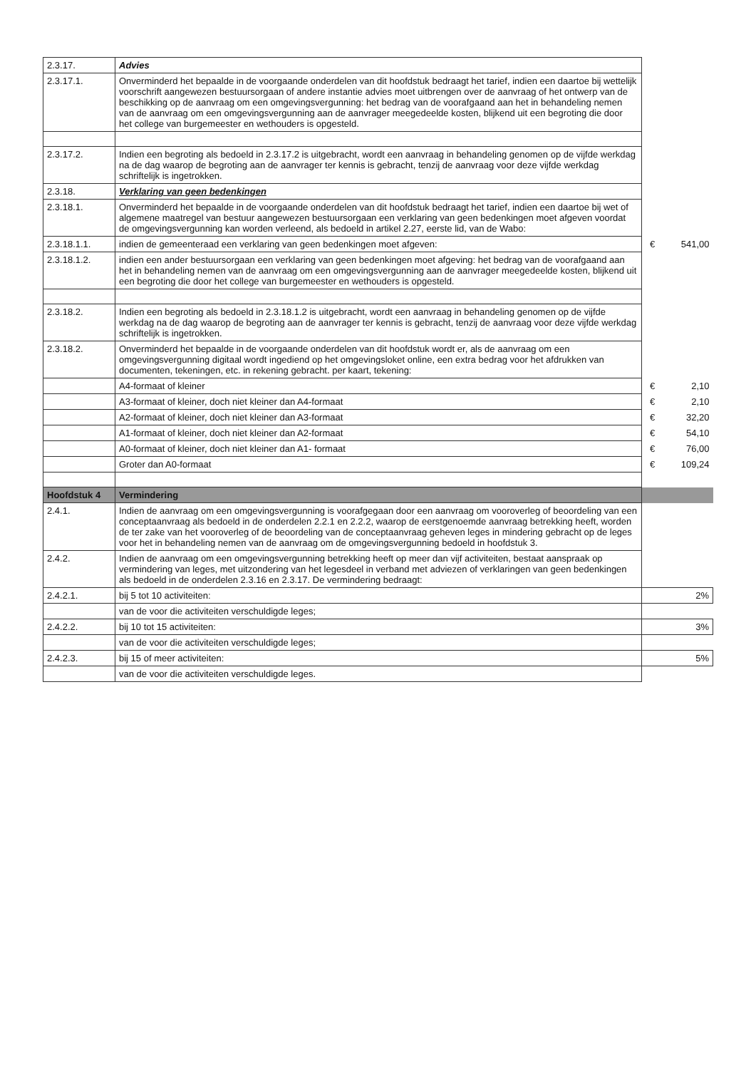| 2.3.17. | Advies | | |
| 2.3.17.1. | Onverminderd het bepaalde in de voorgaande onderdelen van dit hoofdstuk bedraagt het tarief, indien een daartoe bij wettelijk voorschrift aangewezen bestuursorgaan of andere instantie advies moet uitbrengen over de aanvraag of het ontwerp van de beschikking op de aanvraag om een omgevingsvergunning: het bedrag van de voorafgaand aan het in behandeling nemen van de aanvraag om een omgevingsvergunning aan de aanvrager meegedeelde kosten, blijkend uit een begroting die door het college van burgemeester en wethouders is opgesteld. | | |
| 2.3.17.2. | Indien een begroting als bedoeld in 2.3.17.2 is uitgebracht, wordt een aanvraag in behandeling genomen op de vijfde werkdag na de dag waarop de begroting aan de aanvrager ter kennis is gebracht, tenzij de aanvraag voor deze vijfde werkdag schriftelijk is ingetrokken. | | |
| 2.3.18. | Verklaring van geen bedenkingen | | |
| 2.3.18.1. | Onverminderd het bepaalde in de voorgaande onderdelen van dit hoofdstuk bedraagt het tarief, indien een daartoe bij wet of algemene maatregel van bestuur aangewezen bestuursorgaan een verklaring van geen bedenkingen moet afgeven voordat de omgevingsvergunning kan worden verleend, als bedoeld in artikel 2.27, eerste lid, van de Wabo: | | |
| 2.3.18.1.1. | indien de gemeenteraad een verklaring van geen bedenkingen moet afgeven: | € | 541,00 |
| 2.3.18.1.2. | indien een ander bestuursorgaan een verklaring van geen bedenkingen moet afgeving: het bedrag van de voorafgaand aan het in behandeling nemen van de aanvraag om een omgevingsvergunning aan de aanvrager meegedeelde kosten, blijkend uit een begroting die door het college van burgemeester en wethouders is opgesteld. | | |
| 2.3.18.2. | Indien een begroting als bedoeld in 2.3.18.1.2 is uitgebracht, wordt een aanvraag in behandeling genomen op de vijfde werkdag na de dag waarop de begroting aan de aanvrager ter kennis is gebracht, tenzij de aanvraag voor deze vijfde werkdag schriftelijk is ingetrokken. | | |
| 2.3.18.2. | Onverminderd het bepaalde in de voorgaande onderdelen van dit hoofdstuk wordt er, als de aanvraag om een omgevingsvergunning digitaal wordt ingediend op het omgevingsloket online, een extra bedrag voor het afdrukken van documenten, tekeningen, etc. in rekening gebracht. per kaart, tekening: | | |
| | A4-formaat of kleiner | € | 2,10 |
| | A3-formaat of kleiner, doch niet kleiner dan A4-formaat | € | 2,10 |
| | A2-formaat of kleiner, doch niet kleiner dan A3-formaat | € | 32,20 |
| | A1-formaat of kleiner, doch niet kleiner dan A2-formaat | € | 54,10 |
| | A0-formaat of kleiner, doch niet kleiner dan A1- formaat | € | 76,00 |
| | Groter dan A0-formaat | € | 109,24 |
| Hoofdstuk 4 | Vermindering | | |
| 2.4.1. | Indien de aanvraag om een omgevingsvergunning is voorafgegaan door een aanvraag om vooroverleg of beoordeling van een conceptaanvraag als bedoeld in de onderdelen 2.2.1 en 2.2.2, waarop de eerstgenoemde aanvraag betrekking heeft, worden de ter zake van het vooroverleg of de beoordeling van de conceptaanvraag geheven leges in mindering gebracht op de leges voor het in behandeling nemen van de aanvraag om de omgevingsvergunning bedoeld in hoofdstuk 3. | | |
| 2.4.2. | Indien de aanvraag om een omgevingsvergunning betrekking heeft op meer dan vijf activiteiten, bestaat aanspraak op vermindering van leges, met uitzondering van het legesdeel in verband met adviezen of verklaringen van geen bedenkingen als bedoeld in de onderdelen 2.3.16 en 2.3.17. De vermindering bedraagt: | | |
| 2.4.2.1. | bij 5 tot 10 activiteiten: | 2% | |
| | van de voor die activiteiten verschuldigde leges; | | |
| 2.4.2.2. | bij 10 tot 15 activiteiten: | 3% | |
| | van de voor die activiteiten verschuldigde leges; | | |
| 2.4.2.3. | bij 15 of meer activiteiten: | 5% | |
| | van de voor die activiteiten verschuldigde leges. | | |